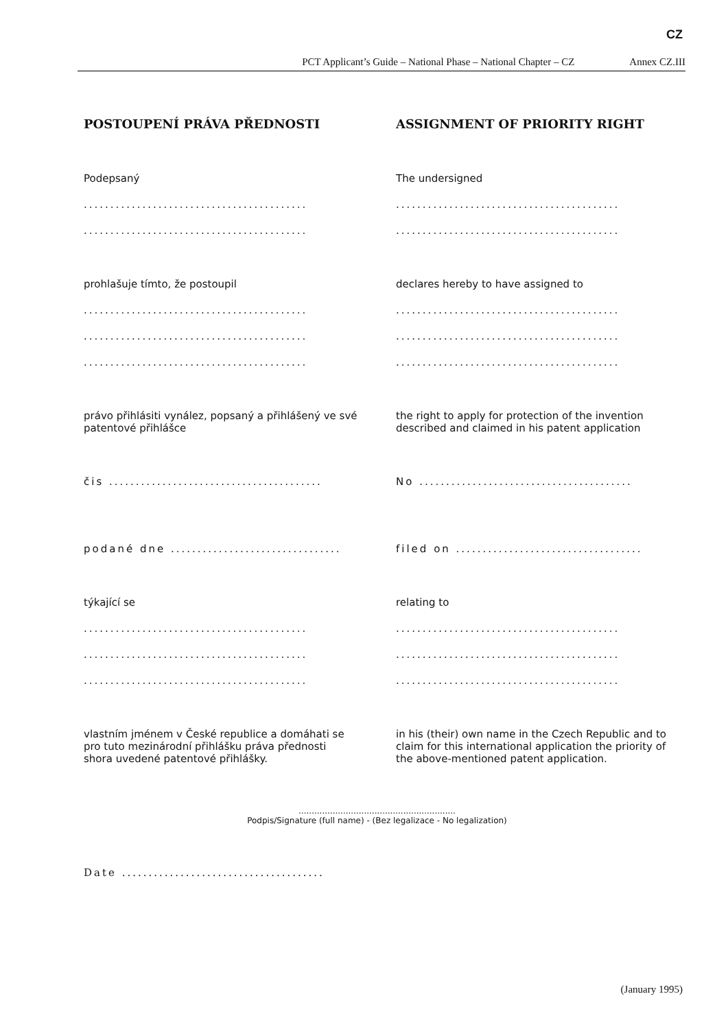CZ
PCT Applicant’s Guide – National Phase – National Chapter – CZ Annex CZ.III
POSTOUPENÍ PRÁVA PŘEDNOSTI ASSIGNMENT OF PRIORITY RIGHT
Podepsaný
..........................................
..........................................
The undersigned
..........................................
..........................................
prohlašuje tímto, že postoupil
..........................................
..........................................
..........................................
declares hereby to have assigned to
..........................................
..........................................
..........................................
právo přihlásiti vynález, popsaný a přihlášený ve své patentové přihlášce
the right to apply for protection of the invention described and claimed in his patent application
čis ........................................
No ........................................
podané dne ................................
filed on ...................................
týkající se
..........................................
..........................................
..........................................
relating to
..........................................
..........................................
..........................................
vlastním jménem v České republice a domáhati se pro tuto mezinárodní přihlášku práva přednosti shora uvedené patentové přihlášky.
in his (their) own name in the Czech Republic and to claim for this international application the priority of the above-mentioned patent application.
............................................................
Podpis/Signature (full name) - (Bez legalizace - No legalization)
Date ......................................
(January 1995)